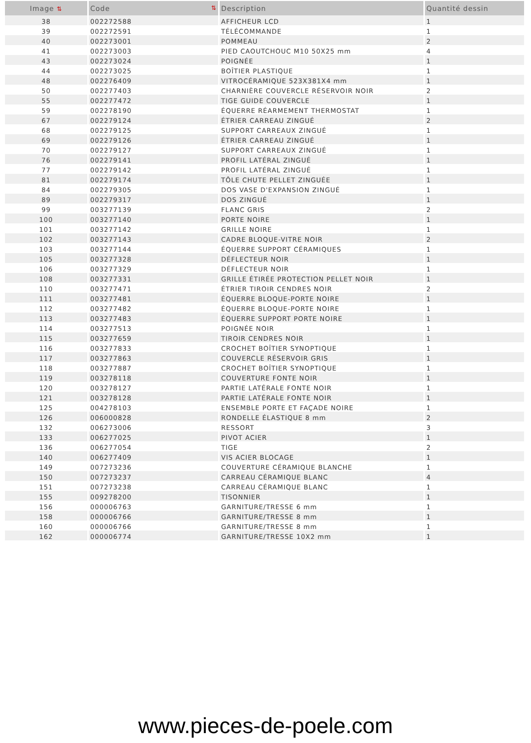| Image ⇅ | Code ⇅ | Description | Quantité dessin |
| --- | --- | --- | --- |
| 38 | 002272588 | AFFICHEUR LCD | 1 |
| 39 | 002272591 | TÉLÉCOMMANDE | 1 |
| 40 | 002273001 | POMMEAU | 2 |
| 41 | 002273003 | PIED CAOUTCHOUC M10 50X25 mm | 4 |
| 43 | 002273024 | POIGNÉE | 1 |
| 44 | 002273025 | BOÎTIER PLASTIQUE | 1 |
| 48 | 002276409 | VITROCÉRAMIQUE 523X381X4 mm | 1 |
| 50 | 002277403 | CHARNIÈRE COUVERCLE RÉSERVOIR NOIR | 2 |
| 55 | 002277472 | TIGE GUIDE COUVERCLE | 1 |
| 59 | 002278190 | ÉQUERRE RÉARMEMENT THERMOSTAT | 1 |
| 67 | 002279124 | ÉTRIER CARREAU ZINGUÉ | 2 |
| 68 | 002279125 | SUPPORT CARREAUX ZINGUÉ | 1 |
| 69 | 002279126 | ÉTRIER CARREAU ZINGUÉ | 1 |
| 70 | 002279127 | SUPPORT CARREAUX ZINGUÉ | 1 |
| 76 | 002279141 | PROFIL LATÉRAL ZINGUÉ | 1 |
| 77 | 002279142 | PROFIL LATÉRAL ZINGUÉ | 1 |
| 81 | 002279174 | TÔLE CHUTE PELLET ZINGUÉE | 1 |
| 84 | 002279305 | DOS VASE D'EXPANSION ZINGUÉ | 1 |
| 89 | 002279317 | DOS ZINGUÉ | 1 |
| 99 | 003277139 | FLANC GRIS | 2 |
| 100 | 003277140 | PORTE NOIRE | 1 |
| 101 | 003277142 | GRILLE NOIRE | 1 |
| 102 | 003277143 | CADRE BLOQUE-VITRE NOIR | 2 |
| 103 | 003277144 | ÉQUERRE SUPPORT CÉRAMIQUES | 1 |
| 105 | 003277328 | DÉFLECTEUR NOIR | 1 |
| 106 | 003277329 | DÉFLECTEUR NOIR | 1 |
| 108 | 003277331 | GRILLE ÉTIRÉE PROTECTION PELLET NOIR | 1 |
| 110 | 003277471 | ÉTRIER TIROIR CENDRES NOIR | 2 |
| 111 | 003277481 | ÉQUERRE BLOQUE-PORTE NOIRE | 1 |
| 112 | 003277482 | ÉQUERRE BLOQUE-PORTE NOIRE | 1 |
| 113 | 003277483 | ÉQUERRE SUPPORT PORTE NOIRE | 1 |
| 114 | 003277513 | POIGNÉE NOIR | 1 |
| 115 | 003277659 | TIROIR CENDRES NOIR | 1 |
| 116 | 003277833 | CROCHET BOÎTIER SYNOPTIQUE | 1 |
| 117 | 003277863 | COUVERCLE RÉSERVOIR GRIS | 1 |
| 118 | 003277887 | CROCHET BOÎTIER SYNOPTIQUE | 1 |
| 119 | 003278118 | COUVERTURE FONTE NOIR | 1 |
| 120 | 003278127 | PARTIE LATÉRALE FONTE NOIR | 1 |
| 121 | 003278128 | PARTIE LATÉRALE FONTE NOIR | 1 |
| 125 | 004278103 | ENSEMBLE PORTE ET FAÇADE NOIRE | 1 |
| 126 | 006000828 | RONDELLE ÉLASTIQUE 8 mm | 2 |
| 132 | 006273006 | RESSORT | 3 |
| 133 | 006277025 | PIVOT ACIER | 1 |
| 136 | 006277054 | TIGE | 2 |
| 140 | 006277409 | VIS ACIER BLOCAGE | 1 |
| 149 | 007273236 | COUVERTURE CÉRAMIQUE BLANCHE | 1 |
| 150 | 007273237 | CARREAU CÉRAMIQUE BLANC | 4 |
| 151 | 007273238 | CARREAU CÉRAMIQUE BLANC | 1 |
| 155 | 009278200 | TISONNIER | 1 |
| 156 | 000006763 | GARNITURE/TRESSE 6 mm | 1 |
| 158 | 000006766 | GARNITURE/TRESSE 8 mm | 1 |
| 160 | 000006766 | GARNITURE/TRESSE 8 mm | 1 |
| 162 | 000006774 | GARNITURE/TRESSE 10X2 mm | 1 |
www.pieces-de-poele.com